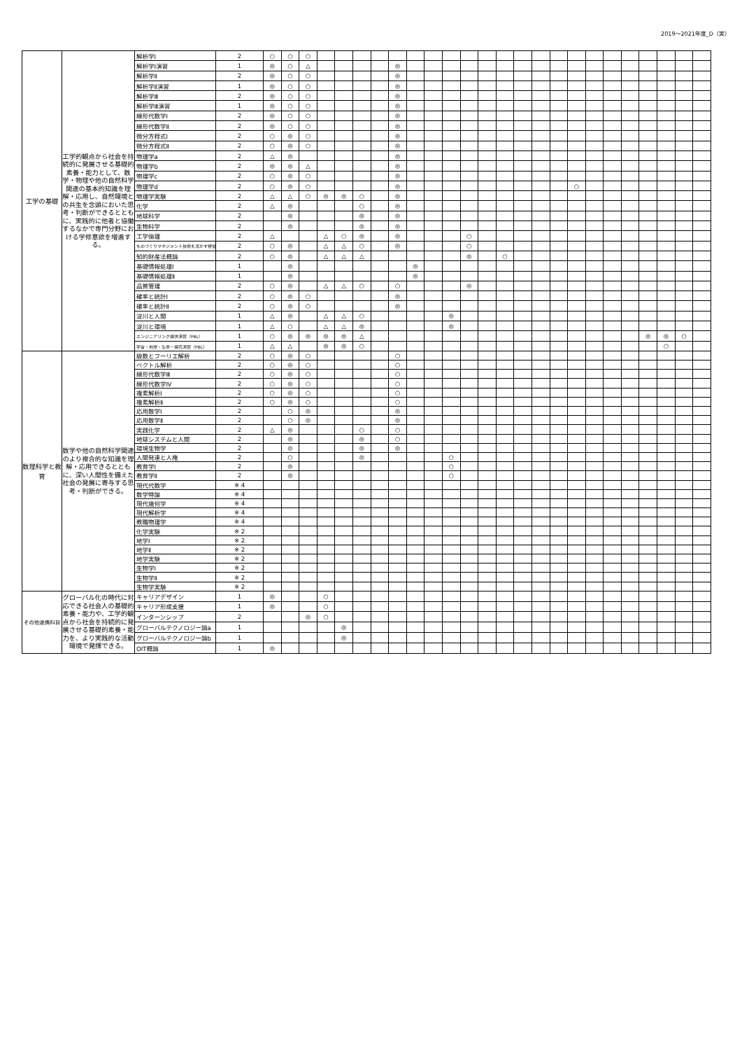2019～2021年度_D（実）
| 工学の基礎 | 工学的観点から社会を持続的に発展させる基礎的素養・能力として、数学・物理や他の自然科学関連の基本的知識を理解・応用し、自然環境との共生を念頭においた思考・判断ができるとともに、実践的に他者と協働するなかで専門分野における学修意欲を増進する。 | 解析学Ⅰ | 2 | ○ | ○ | ○ | | | | | | | | | | | | | | | | | | | | | | |
| | | 解析学Ⅰ演習 | 1 | ◎ | ○ | △ | | | | | ◎ | | | | | | | | | | | | | | | | | |
| | | 解析学Ⅱ | 2 | ◎ | ○ | ○ | | | | | ◎ | | | | | | | | | | | | | | | | | |
| | | 解析学Ⅱ演習 | 1 | ◎ | ○ | ○ | | | | | ◎ | | | | | | | | | | | | | | | | | |
| | | 解析学Ⅲ | 2 | ◎ | ○ | ○ | | | | | ◎ | | | | | | | | | | | | | | | | | |
| | | 解析学Ⅲ演習 | 1 | ◎ | ○ | ○ | | | | | ◎ | | | | | | | | | | | | | | | | | |
| | | 線形代数学Ⅰ | 2 | ◎ | ○ | ○ | | | | | ◎ | | | | | | | | | | | | | | | | | |
| | | 線形代数学Ⅱ | 2 | ◎ | ○ | ○ | | | | | ◎ | | | | | | | | | | | | | | | | | |
| | | 微分方程式Ⅰ | 2 | ○ | ◎ | ○ | | | | | ◎ | | | | | | | | | | | | | | | | | |
| | | 微分方程式Ⅱ | 2 | ○ | ◎ | ○ | | | | | ◎ | | | | | | | | | | | | | | | | | |
| | | 物理学a | 2 | △ | ◎ | | | | | | ◎ | | | | | | | | | | | | | | | | | |
| | | 物理学b | 2 | ◎ | ◎ | △ | | | | | ◎ | | | | | | | | | | | | | | | | | |
| | | 物理学c | 2 | ○ | ◎ | ○ | | | | | ◎ | | | | | | | | | | | | | | | | | |
| | | 物理学d | 2 | ○ | ◎ | ○ | | | | | ◎ | | | | | | | | | | ○ | | | | | | | |
| | | 物理学実験 | 2 | △ | △ | ○ | ◎ | ◎ | ○ | | ◎ | | | | | | | | | | | | | | | | | |
| | | 化学 | 2 | △ | ◎ | | | | ○ | | ◎ | | | | | | | | | | | | | | | | | |
| | | 地球科学 | 2 | | ◎ | | | | ◎ | | ◎ | | | | | | | | | | | | | | | | | |
| | | 生物科学 | 2 | | ◎ | | | | ◎ | | ◎ | | | | | | | | | | | | | | | | | |
| | | 工学倫理 | 2 | △ | | | △ | ○ | ◎ | | ◎ | | | | ○ | | | | | | | | | | | | | |
| | | ものづくりマネジメント技術を活かす経営 | 2 | ○ | ◎ | | △ | △ | ○ | | ◎ | | | | ○ | | | | | | | | | | | | | |
| | | 知的財産法概論 | 2 | ○ | ◎ | | △ | △ | △ | | | | | | ◎ | | ○ | | | | | | | | | | | |
| | | 基礎情報処理Ⅰ | 1 | | ◎ | | | | | | | ◎ | | | | | | | | | | | | | | | | |
| | | 基礎情報処理Ⅱ | 1 | | ◎ | | | | | | | ◎ | | | | | | | | | | | | | | | | |
| | | 品質管理 | 2 | ○ | ◎ | | △ | △ | ○ | | ○ | | | | ◎ | | | | | | | | | | | | | |
| | | 確率と統計Ⅰ | 2 | ○ | ◎ | ○ | | | | | ◎ | | | | | | | | | | | | | | | | | |
| | | 確率と統計Ⅱ | 2 | ○ | ◎ | ○ | | | | | ◎ | | | | | | | | | | | | | | | | | |
| | | 淀川と人間 | 1 | △ | ◎ | | △ | △ | ○ | | | | | ◎ | | | | | | | | | | | | | | |
| | | 淀川と環境 | 1 | △ | ○ | | △ | △ | ◎ | | | | | ◎ | | | | | | | | | | | | | | |
| | | エンジニアリング探求演習（PBL） | 1 | ○ | ◎ | ◎ | ◎ | ◎ | △ | | | | | | | | | | | | | | | | ◎ | ◎ | ○ | |
| | | 宇宙・地球・生命－探究演習（PBL） | 1 | △ | △ | | ◎ | ◎ | ○ | | | | | | | | | | | | | | | | | ○ | | |
| 数理科学と教育 | 数学や他の自然科学関連のより複合的な知識を理解・応用できるとともに、深い人間性を備えた社会の発展に寄与する思考・判断ができる。 | 級数とフーリエ解析 | 2 | ○ | ◎ | ○ | | | | | ○ | | | | | | | | | | | | | | | | | |
| | | ベクトル解析 | 2 | ○ | ◎ | ○ | | | | | ○ | | | | | | | | | | | | | | | | | |
| | | 線形代数学Ⅲ | 2 | ○ | ◎ | ○ | | | | | ○ | | | | | | | | | | | | | | | | | |
| | | 線形代数学Ⅳ | 2 | ○ | ◎ | ○ | | | | | ○ | | | | | | | | | | | | | | | | | |
| | | 複素解析Ⅰ | 2 | ○ | ◎ | ○ | | | | | ○ | | | | | | | | | | | | | | | | | |
| | | 複素解析Ⅱ | 2 | ○ | ◎ | ○ | | | | | ○ | | | | | | | | | | | | | | | | | |
| | | 応用数学Ⅰ | 2 | | ○ | ◎ | | | | | ◎ | | | | | | | | | | | | | | | | | |
| | | 応用数学Ⅱ | 2 | | ○ | ◎ | | | | | ◎ | | | | | | | | | | | | | | | | | |
| | | 実践化学 | 2 | △ | ◎ | | | | ○ | | ○ | | | | | | | | | | | | | | | | | |
| | | 地球システムと人間 | 2 | | ◎ | | | | ◎ | | ○ | | | | | | | | | | | | | | | | | |
| | | 環境生物学 | 2 | | ◎ | | | | ◎ | | ◎ | | | | | | | | | | | | | | | | | |
| | | 人間発達と人権 | 2 | | ○ | | | | ◎ | | | | | ○ | | | | | | | | | | | | | | |
| | | 教育学Ⅰ | 2 | | ◎ | | | | | | | | | ○ | | | | | | | | | | | | | | |
| | | 教育学Ⅱ | 2 | | ◎ | | | | | | | | | ○ | | | | | | | | | | | | | | |
| | | 現代代数学 | ※ 4 | | | | | | | | | | | | | | | | | | | | | | | | | |
| | | 数学特論 | ※ 4 | | | | | | | | | | | | | | | | | | | | | | | | | |
| | | 現代幾何学 | ※ 4 | | | | | | | | | | | | | | | | | | | | | | | | | |
| | | 現代解析学 | ※ 4 | | | | | | | | | | | | | | | | | | | | | | | | | |
| | | 教職物理学 | ※ 4 | | | | | | | | | | | | | | | | | | | | | | | | | |
| | | 化学実験 | ※ 2 | | | | | | | | | | | | | | | | | | | | | | | | | |
| | | 地学Ⅰ | ※ 2 | | | | | | | | | | | | | | | | | | | | | | | | | |
| | | 地学Ⅱ | ※ 2 | | | | | | | | | | | | | | | | | | | | | | | | | |
| | | 地学実験 | ※ 2 | | | | | | | | | | | | | | | | | | | | | | | | | |
| | | 生物学Ⅰ | ※ 2 | | | | | | | | | | | | | | | | | | | | | | | | | |
| | | 生物学Ⅱ | ※ 2 | | | | | | | | | | | | | | | | | | | | | | | | | |
| | | 生物学実験 | ※ 2 | | | | | | | | | | | | | | | | | | | | | | | | | |
| その他連携科目 | グローバル化の時代に対応できる社会人の基礎的素養・能力や、工学的観点から社会を持続的に発展させる基礎的素養・能力を、より実践的な活動環境で発揮できる。 | キャリアデザイン | 1 | ◎ | | | ○ | | | | | | | | | | | | | | | | | | | | | |
| | | キャリア形成支援 | 1 | ◎ | | | ○ | | | | | | | | | | | | | | | | | | | | | |
| | | インターンシップ | 2 | | | ◎ | ○ | | | | | | | | | | | | | | | | | | | | | |
| | | グローバルテクノロジー論a | 1 | | | | | ◎ | | | | | | | | | | | | | | | | | | | | |
| | | グローバルテクノロジー論b | 1 | | | | | ◎ | | | | | | | | | | | | | | | | | | | | |
| | | OIT概論 | 1 | ◎ | | | | | | | | | | | | | | | | | | | | | | | | |